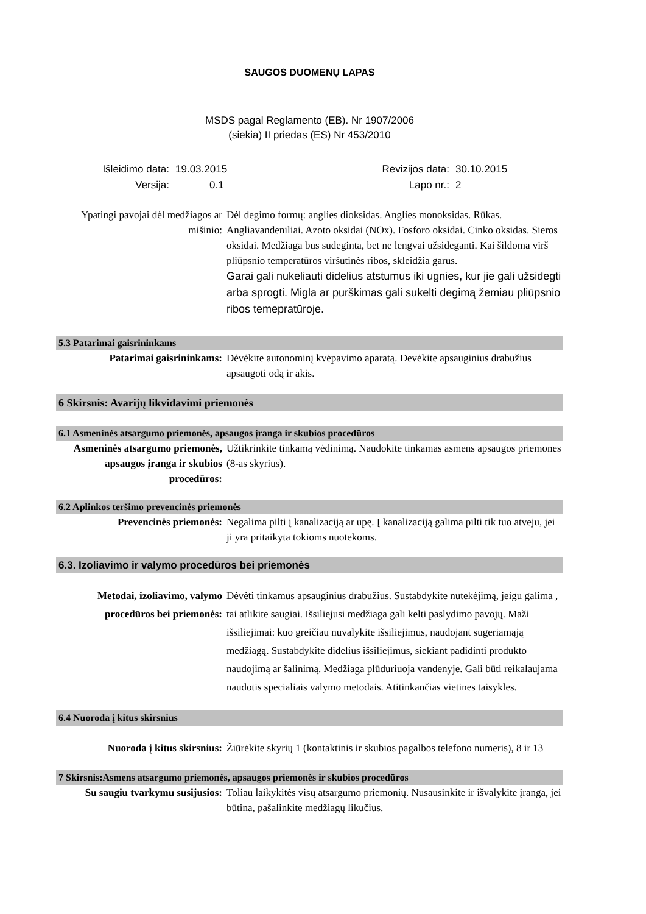SAUGOS DUOMENŲ LAPAS
MSDS pagal Reglamento (EB). Nr 1907/2006
(siekia) II priedas (ES) Nr 453/2010
| Išleidimo data: | 19.03.2015 | Revizijos data: | 30.10.2015 |
| Versija: | 0.1 | Lapo nr.: | 2 |
Ypatingi pavojai dėl medžiagos ar mišinio:
Dėl degimo formų: anglies dioksidas. Anglies monoksidas. Rūkas. Angliavandeniliai. Azoto oksidai (NOx). Fosforo oksidai. Cinko oksidas. Sieros oksidai. Medžiaga bus sudeginta, bet ne lengvai užsideganti. Kai šildoma virš pliūpsnio temperatūros viršutinės ribos, skleidžia garus.
Garai gali nukeliauti didelius atstumus iki ugnies, kur jie gali užsidegti arba sprogti. Migla ar purškimas gali sukelti degimą žemiau pliūpsnio ribos temepratūroje.
5.3 Patarimai gaisrininkams
Patarimai gaisrininkams: Dėvėkite autonominį kvėpavimo aparatą. Devėkite apsauginius drabužius apsaugoti odą ir akis.
6 Skirsnis: Avarijų likvidavimi priemonės
6.1 Asmeninės atsargumo priemonės, apsaugos įranga ir skubios procedūros
Asmeninės atsargumo priemonės, apsaugos įranga ir skubios procedūros:
Užtikrinkite tinkamą vėdinimą. Naudokite tinkamas asmens apsaugos priemones (8-as skyrius).
6.2 Aplinkos teršimo prevencinės priemonės
Prevencinės priemonės: Negalima pilti į kanalizaciją ar upę. Į kanalizaciją galima pilti tik tuo atveju, jei ji yra pritaikyta tokioms nuotekoms.
6.3. Izoliavimo ir valymo procedūros bei priemonės
Metodai, izoliavimo, valymo procedūros bei priemonės:
Dėvėti tinkamus apsauginius drabužius. Sustabdykite nutekėjimą, jeigu galima , tai atlikite saugiai. Išsiliejusi medžiaga gali kelti paslydimo pavojų. Maži išsiliejimai: kuo greičiau nuvalykite išsiliejimus, naudojant sugeriamąją medžiagą. Sustabdykite didelius išsiliejimus, siekiant padidinti produkto naudojimą ar šalinimą. Medžiaga plūduriuoja vandenyje. Gali būti reikalaujama naudotis specialiais valymo metodais. Atitinkančias vietines taisykles.
6.4 Nuoroda į kitus skirsnius
Nuoroda į kitus skirsnius: Žiūrėkite skyrių 1 (kontaktinis ir skubios pagalbos telefono numeris), 8 ir 13
7 Skirsnis:Asmens atsargumo priemonės, apsaugos priemonės ir skubios procedūros
Su saugiu tvarkymu susijusios:
Toliau laikykitės visų atsargumo priemonių. Nusausinkite ir išvalykite įranga, jei būtina, pašalinkite medžiagų likučius.